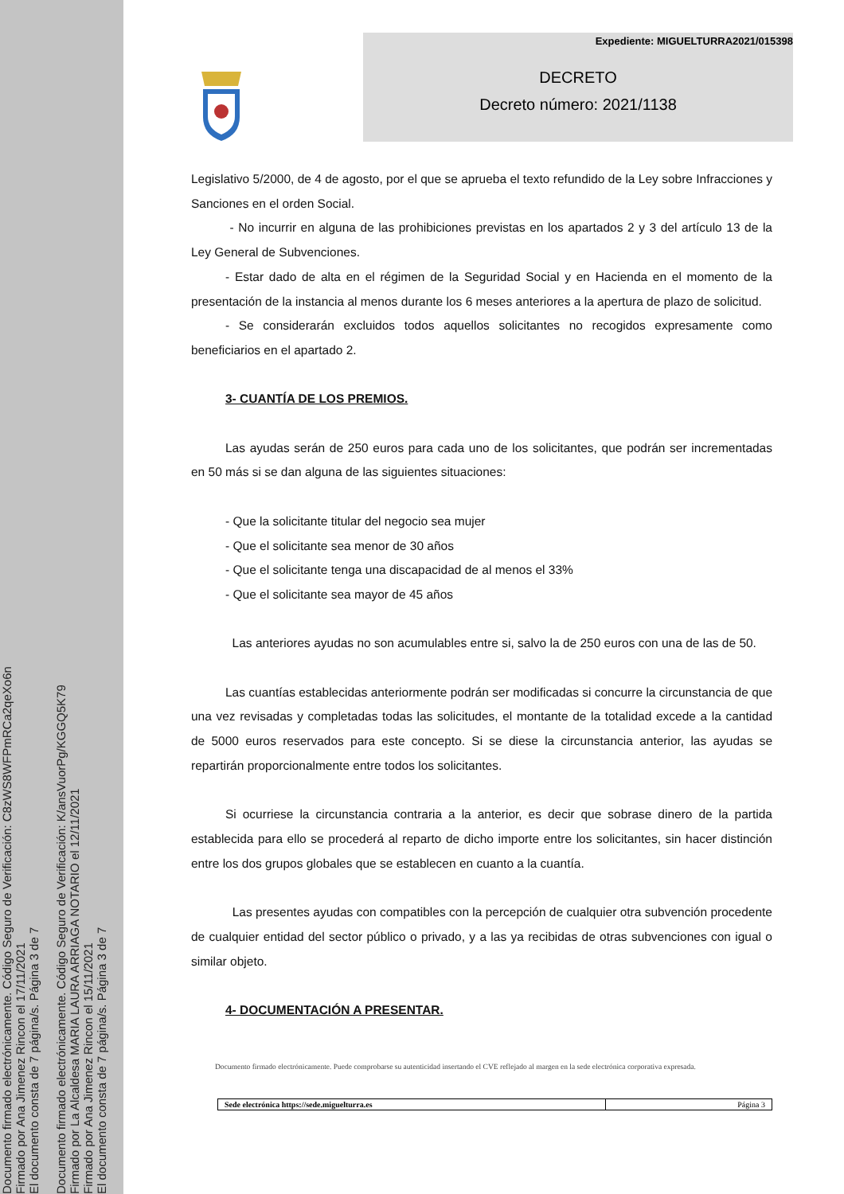Documento firmado electrónicamente. Código Seguro de Verificación: C8zWS8WFPmRCa2qeXo6n
Firmado por Ana Jimenez Rincon el 17/11/2021
El documento consta de 7 página/s. Página 3 de 7
Documento firmado electrónicamente. Código Seguro de Verificación: K/ansVuorPg/KGGQ5K79
Firmado por La Alcaldesa MARIA LAURA ARRIAGA NOTARIO el 12/11/2021
Firmado por Ana Jimenez Rincon el 15/11/2021
El documento consta de 7 página/s. Página 3 de 7
Expediente: MIGUELTURRA2021/015398
DECRETO
Decreto número: 2021/1138
Legislativo 5/2000, de 4 de agosto, por el que se aprueba el texto refundido de la Ley sobre Infracciones y Sanciones en el orden Social.
- No incurrir en alguna de las prohibiciones previstas en los apartados 2 y 3 del artículo 13 de la Ley General de Subvenciones.
- Estar dado de alta en el régimen de la Seguridad Social y en Hacienda en el momento de la presentación de la instancia al menos durante los 6 meses anteriores a la apertura de plazo de solicitud.
- Se considerarán excluidos todos aquellos solicitantes no recogidos expresamente como beneficiarios en el apartado 2.
3- CUANTÍA DE LOS PREMIOS.
Las ayudas serán de 250 euros para cada uno de los solicitantes, que podrán ser incrementadas en 50 más si se dan alguna de las siguientes situaciones:
- Que la solicitante titular del negocio sea mujer
- Que el solicitante sea menor de 30 años
- Que el solicitante tenga una discapacidad de al menos el 33%
- Que el solicitante sea mayor de 45 años
Las anteriores ayudas no son acumulables entre si, salvo la de 250 euros con una de las de 50.
Las cuantías establecidas anteriormente podrán ser modificadas si concurre la circunstancia de que una vez revisadas y completadas todas las solicitudes, el montante de la totalidad excede a la cantidad de 5000 euros reservados para este concepto. Si se diese la circunstancia anterior, las ayudas se repartirán proporcionalmente entre todos los solicitantes.
Si ocurriese la circunstancia contraria a la anterior, es decir que sobrase dinero de la partida establecida para ello se procederá al reparto de dicho importe entre los solicitantes, sin hacer distinción entre los dos grupos globales que se establecen en cuanto a la cuantía.
Las presentes ayudas con compatibles con la percepción de cualquier otra subvención procedente de cualquier entidad del sector público o privado, y a las ya recibidas de otras subvenciones con igual o similar objeto.
4- DOCUMENTACIÓN A PRESENTAR.
Documento firmado electrónicamente. Puede comprobarse su autenticidad insertando el CVE reflejado al margen en la sede electrónica corporativa expresada.
| Sede electrónica https://sede.miguelturra.es | Página 3 |